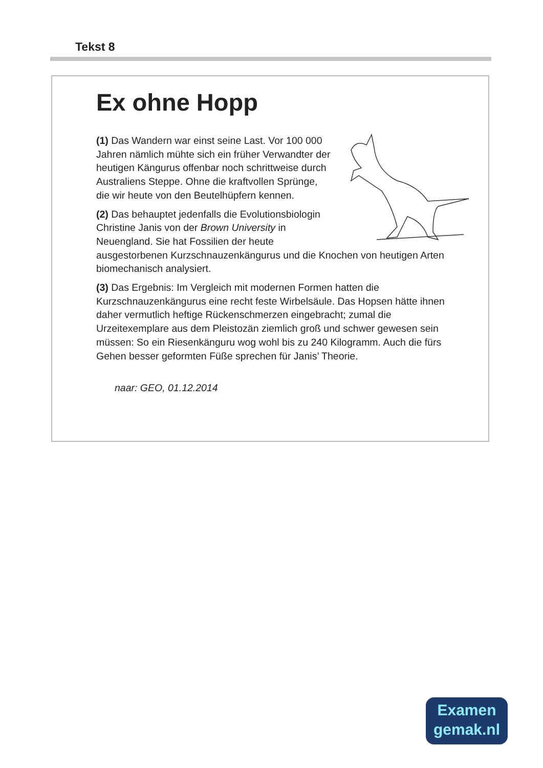Tekst 8
Ex ohne Hopp
(1) Das Wandern war einst seine Last. Vor 100 000 Jahren nämlich mühte sich ein früher Verwandter der heutigen Kängurus offenbar noch schrittweise durch Australiens Steppe. Ohne die kraftvollen Sprünge, die wir heute von den Beutelhüpfern kennen.
(2) Das behauptet jedenfalls die Evolutionsbiologin Christine Janis von der Brown University in Neuengland. Sie hat Fossilien der heute ausgestorbenen Kurzschnauzenkängurus und die Knochen von heutigen Arten biomechanisch analysiert.
(3) Das Ergebnis: Im Vergleich mit modernen Formen hatten die Kurzschnauzenkängurus eine recht feste Wirbelsäule. Das Hopsen hätte ihnen daher vermutlich heftige Rückenschmerzen eingebracht; zumal die Urzeitexemplare aus dem Pleistozän ziemlich groß und schwer gewesen sein müssen: So ein Riesenkänguru wog wohl bis zu 240 Kilogramm. Auch die fürs Gehen besser geformten Füße sprechen für Janis’ Theorie.
naar: GEO, 01.12.2014
Examen
gemak.nl